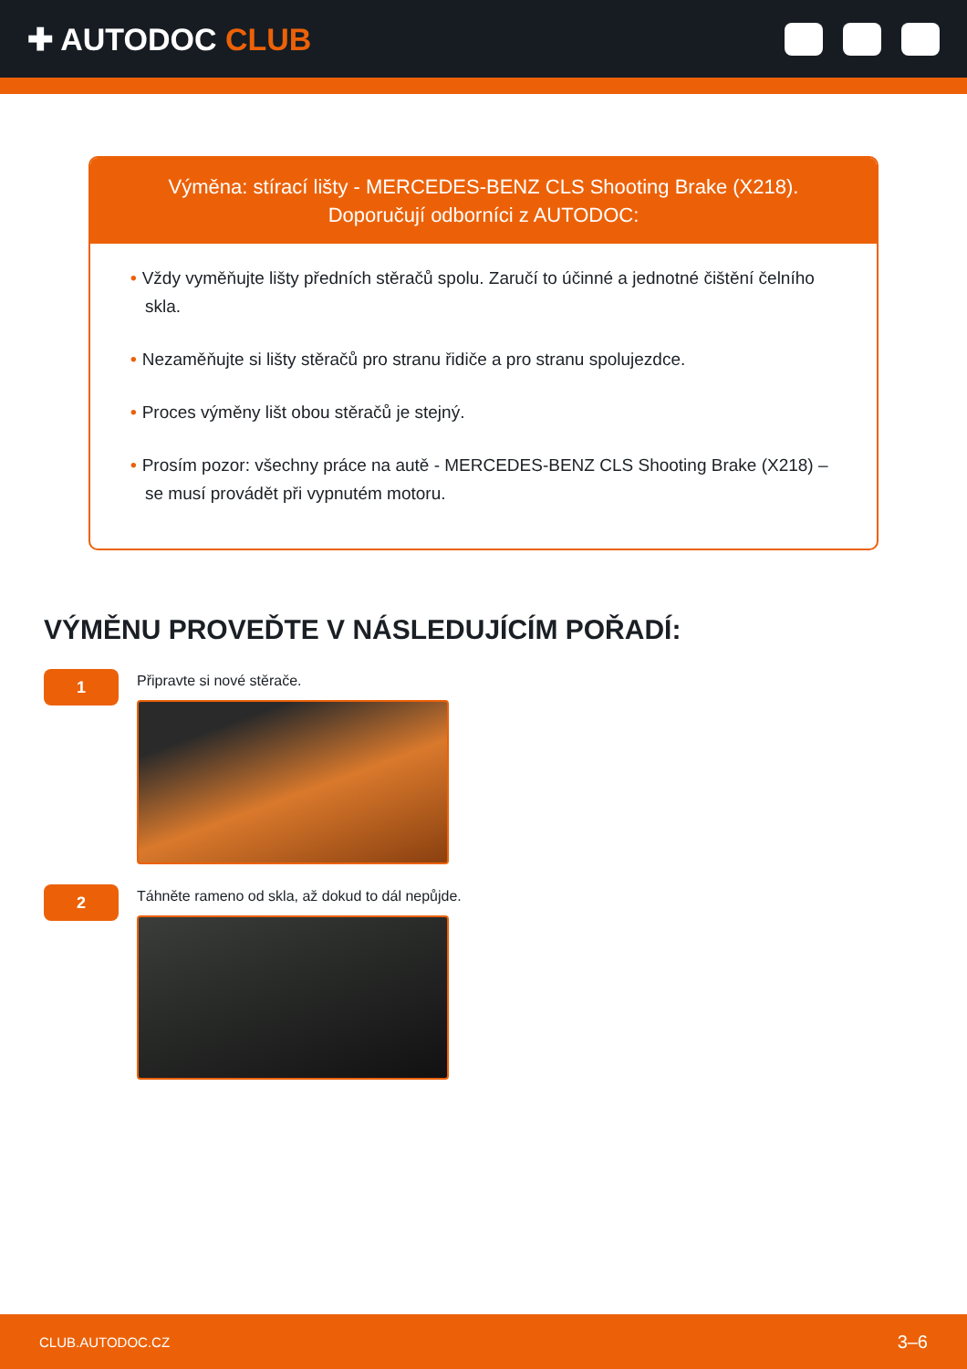✚ AUTODOC CLUB
Výměna: stírací lišty - MERCEDES-BENZ CLS Shooting Brake (X218).
Doporučují odborníci z AUTODOC:
• Vždy vyměňujte lišty předních stěračů spolu. Zaručí to účinné a jednotné čištění čelního skla.
• Nezaměňujte si lišty stěračů pro stranu řidiče a pro stranu spolujezdce.
• Proces výměny lišt obou stěračů je stejný.
• Prosím pozor: všechny práce na autě - MERCEDES-BENZ CLS Shooting Brake (X218) – se musí provádět při vypnutém motoru.
VÝMĚNU PROVEĎTE V NÁSLEDUJÍCÍM POŘADÍ:
1
Připravte si nové stěrače.
2
Táhněte rameno od skla, až dokud to dál nepůjde.
CLUB.AUTODOC.CZ 3–6